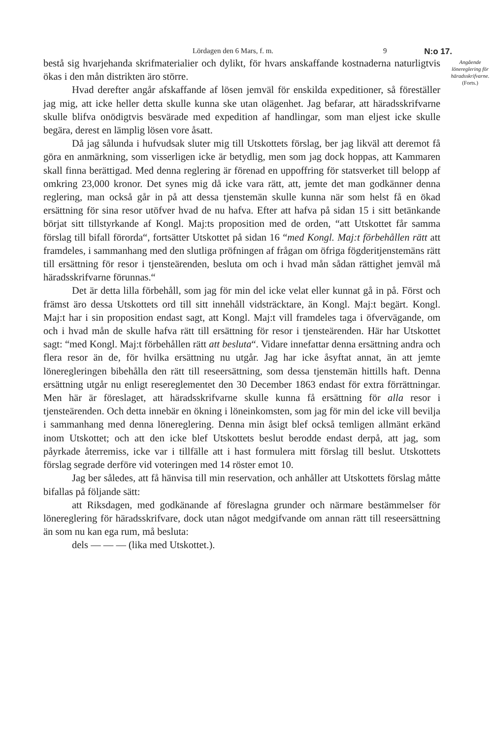Lördagen den 6 Mars, f. m. 9 N:o 17.
bestå sig hvarjehanda skrifmaterialier och dylikt, för hvars anskaffande kostnaderna naturligtvis ökas i den mån distrikten äro större.
Hvad derefter angår afskaffande af lösen jemväl för enskilda expeditioner, så föreställer jag mig, att icke heller detta skulle kunna ske utan olägenhet. Jag befarar, att häradsskrifvarne skulle blifva onödigtvis besvärade med expedition af handlingar, som man eljest icke skulle begära, derest en lämplig lösen vore åsatt.
Då jag sålunda i hufvudsak sluter mig till Utskottets förslag, ber jag likväl att deremot få göra en anmärkning, som visserligen icke är betydlig, men som jag dock hoppas, att Kammaren skall finna berättigad. Med denna reglering är förenad en uppoffring för statsverket till belopp af omkring 23,000 kronor. Det synes mig då icke vara rätt, att, jemte det man godkänner denna reglering, man också går in på att dessa tjenstemän skulle kunna när som helst få en ökad ersättning för sina resor utöfver hvad de nu hafva. Efter att hafva på sidan 15 i sitt betänkande börjat sitt tillstyrkande af Kongl. Maj:ts proposition med de orden, “att Utskottet får samma förslag till bifall förorda“, fortsätter Utskottet på sidan 16 “med Kongl. Maj:t förbehållen rätt att framdeles, i sammanhang med den slutliga pröfningen af frågan om öfriga fögderitjenstemäns rätt till ersättning för resor i tjensteärenden, besluta om och i hvad mån sådan rättighet jemväl må häradsskrifvarne förunnas.“
Det är detta lilla förbehåll, som jag för min del icke velat eller kunnat gå in på. Först och främst äro dessa Utskottets ord till sitt innehåll vidsträcktare, än Kongl. Maj:t begärt. Kongl. Maj:t har i sin proposition endast sagt, att Kongl. Maj:t vill framdeles taga i öfvervägande, om och i hvad mån de skulle hafva rätt till ersättning för resor i tjensteärenden. Här har Utskottet sagt: “med Kongl. Maj:t förbehållen rätt att besluta“. Vidare innefattar denna ersättning andra och flera resor än de, för hvilka ersättning nu utgår. Jag har icke åsyftat annat, än att jemte löneregleringen bibehålla den rätt till reseersättning, som dessa tjenstemän hittills haft. Denna ersättning utgår nu enligt resereglementet den 30 December 1863 endast för extra förrättningar. Men här är föreslaget, att häradsskrifvarne skulle kunna få ersättning för alla resor i tjensteärenden. Och detta innebär en ökning i löneinkomsten, som jag för min del icke vill bevilja i sammanhang med denna lönereglering. Denna min åsigt blef också temligen allmänt erkänd inom Utskottet; och att den icke blef Utskottets beslut berodde endast derpå, att jag, som påyrkade återremiss, icke var i tillfälle att i hast formulera mitt förslag till beslut. Utskottets förslag segrade derföre vid voteringen med 14 röster emot 10.
Jag ber således, att få hänvisa till min reservation, och anhåller att Utskottets förslag måtte bifallas på följande sätt:
att Riksdagen, med godkänande af föreslagna grunder och närmare bestämmelser för lönereglering för häradsskrifvare, dock utan något medgifvande om annan rätt till reseersättning än som nu kan ega rum, må besluta:
dels — — — (lika med Utskottet.).
Angående lönereglering för häradsskrifvarne.
(Forts.)